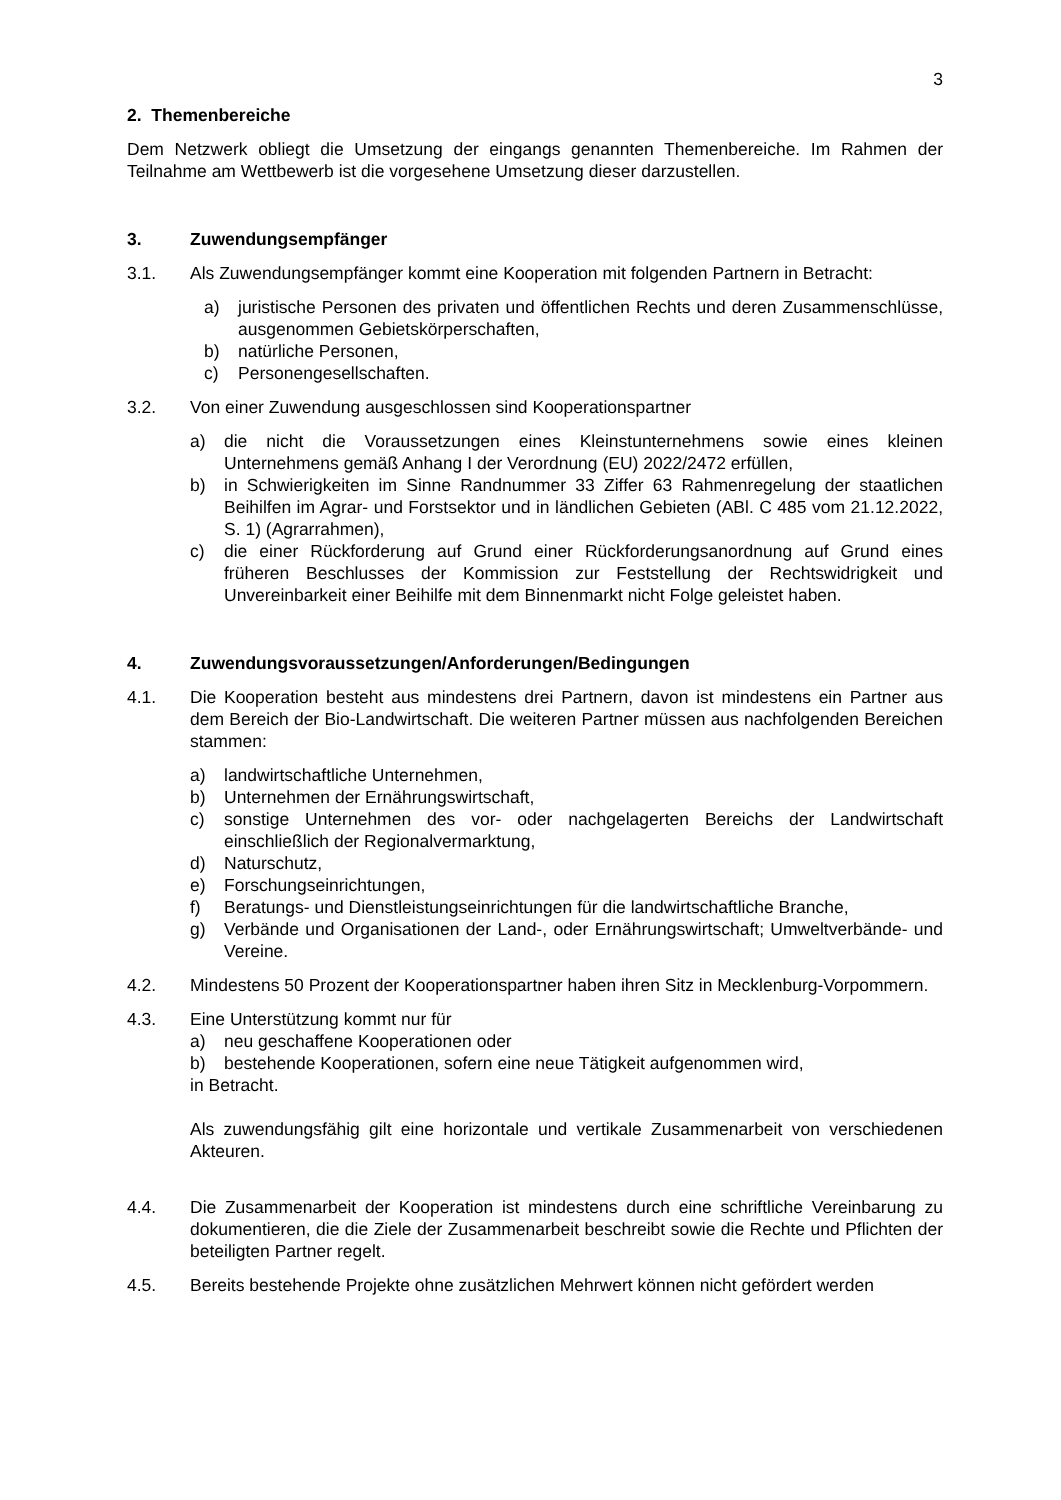3
2. Themenbereiche
Dem Netzwerk obliegt die Umsetzung der eingangs genannten Themenbereiche. Im Rahmen der Teilnahme am Wettbewerb ist die vorgesehene Umsetzung dieser darzustellen.
3. Zuwendungsempfänger
3.1. Als Zuwendungsempfänger kommt eine Kooperation mit folgenden Partnern in Betracht:
a) juristische Personen des privaten und öffentlichen Rechts und deren Zusammenschlüsse, ausgenommen Gebietskörperschaften,
b) natürliche Personen,
c) Personengesellschaften.
3.2. Von einer Zuwendung ausgeschlossen sind Kooperationspartner
a) die nicht die Voraussetzungen eines Kleinstunternehmens sowie eines kleinen Unternehmens gemäß Anhang I der Verordnung (EU) 2022/2472 erfüllen,
b) in Schwierigkeiten im Sinne Randnummer 33 Ziffer 63 Rahmenregelung der staatlichen Beihilfen im Agrar- und Forstsektor und in ländlichen Gebieten (ABl. C 485 vom 21.12.2022, S. 1) (Agrarrahmen),
c) die einer Rückforderung auf Grund einer Rückforderungsanordnung auf Grund eines früheren Beschlusses der Kommission zur Feststellung der Rechtswidrigkeit und Unvereinbarkeit einer Beihilfe mit dem Binnenmarkt nicht Folge geleistet haben.
4. Zuwendungsvoraussetzungen/Anforderungen/Bedingungen
4.1. Die Kooperation besteht aus mindestens drei Partnern, davon ist mindestens ein Partner aus dem Bereich der Bio-Landwirtschaft. Die weiteren Partner müssen aus nachfolgenden Bereichen stammen:
a) landwirtschaftliche Unternehmen,
b) Unternehmen der Ernährungswirtschaft,
c) sonstige Unternehmen des vor- oder nachgelagerten Bereichs der Landwirtschaft einschließlich der Regionalvermarktung,
d) Naturschutz,
e) Forschungseinrichtungen,
f) Beratungs- und Dienstleistungseinrichtungen für die landwirtschaftliche Branche,
g) Verbände und Organisationen der Land-, oder Ernährungswirtschaft; Umweltverbände- und Vereine.
4.2. Mindestens 50 Prozent der Kooperationspartner haben ihren Sitz in Mecklenburg-Vorpommern.
4.3. Eine Unterstützung kommt nur für
a) neu geschaffene Kooperationen oder
b) bestehende Kooperationen, sofern eine neue Tätigkeit aufgenommen wird,
in Betracht.
Als zuwendungsfähig gilt eine horizontale und vertikale Zusammenarbeit von verschiedenen Akteuren.
4.4. Die Zusammenarbeit der Kooperation ist mindestens durch eine schriftliche Vereinbarung zu dokumentieren, die die Ziele der Zusammenarbeit beschreibt sowie die Rechte und Pflichten der beteiligten Partner regelt.
4.5. Bereits bestehende Projekte ohne zusätzlichen Mehrwert können nicht gefördert werden